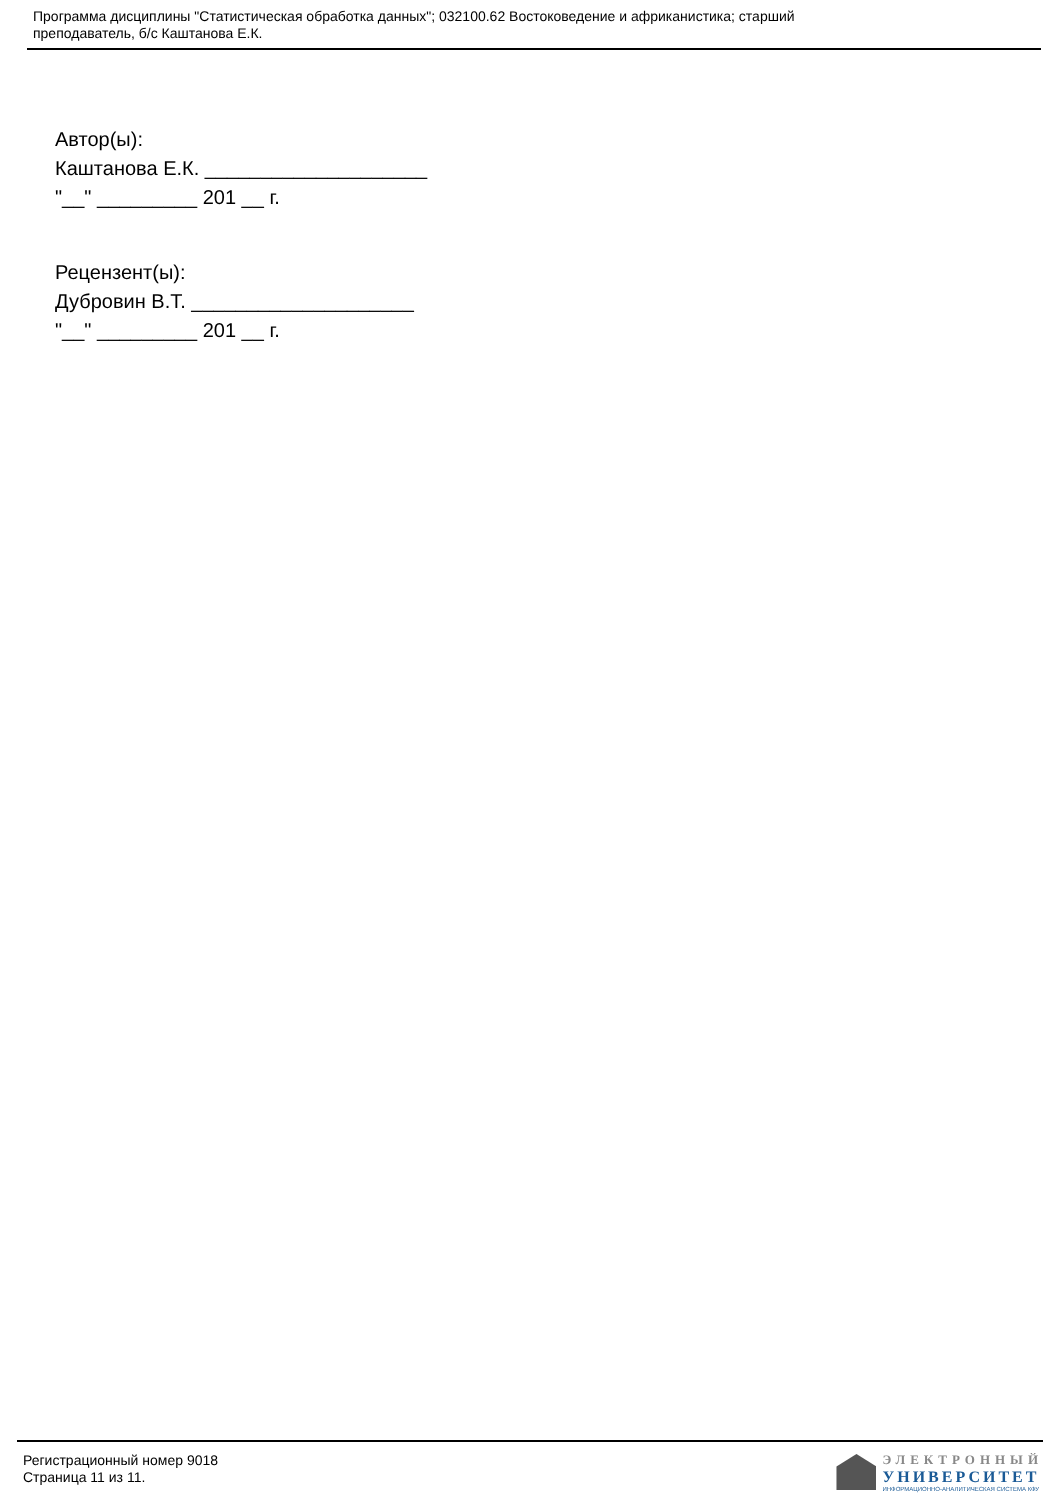Программа дисциплины "Статистическая обработка данных"; 032100.62 Востоковедение и африканистика; старший
преподаватель, б/с Каштанова Е.К.
Автор(ы):
Каштанова Е.К. ____________________
"__" _________ 201 __ г.
Рецензент(ы):
Дубровин В.Т. ____________________
"__" _________ 201 __ г.
Регистрационный номер 9018
Страница 11 из 11.
ЭЛЕКТРОННЫЙ
УНИВЕРСИТЕТ
ИНФОРМАЦИОННО-АНАЛИТИЧЕСКАЯ СИСТЕМА КФУ